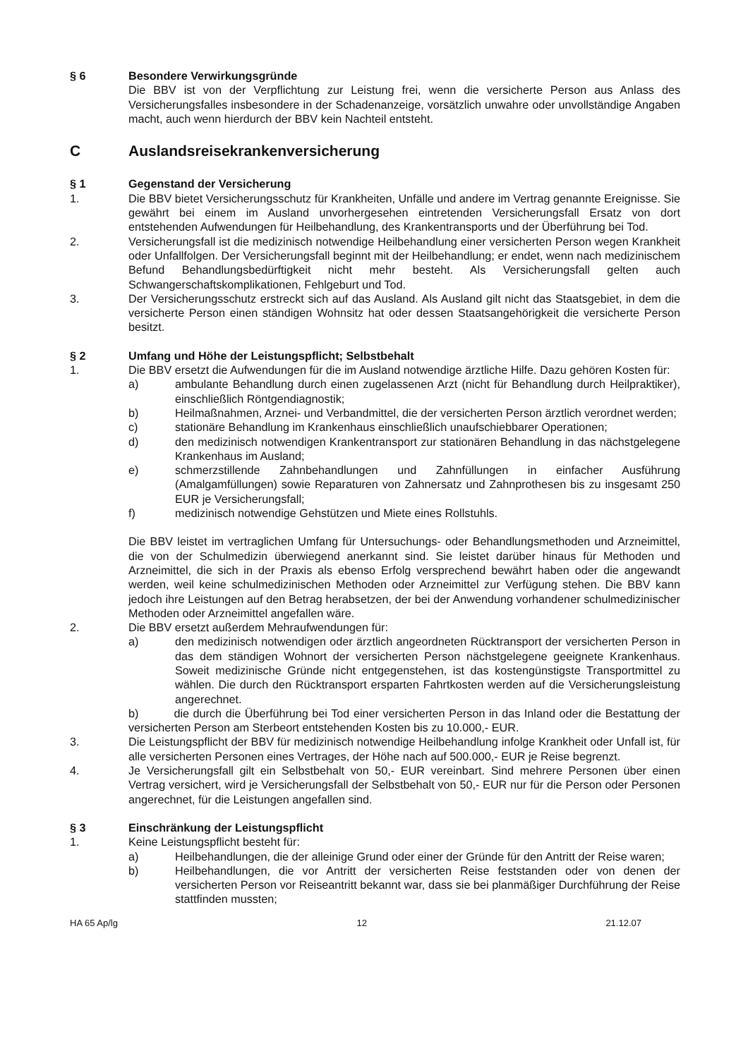§ 6 Besondere Verwirkungsgründe
Die BBV ist von der Verpflichtung zur Leistung frei, wenn die versicherte Person aus Anlass des Versicherungsfalles insbesondere in der Schadenanzeige, vorsätzlich unwahre oder unvollständige Angaben macht, auch wenn hierdurch der BBV kein Nachteil entsteht.
C Auslandsreisekrankenversicherung
§ 1 Gegenstand der Versicherung
1. Die BBV bietet Versicherungsschutz für Krankheiten, Unfälle und andere im Vertrag genannte Ereignisse. Sie gewährt bei einem im Ausland unvorhergesehen eintretenden Versicherungsfall Ersatz von dort entstehenden Aufwendungen für Heilbehandlung, des Krankentransports und der Überführung bei Tod.
2. Versicherungsfall ist die medizinisch notwendige Heilbehandlung einer versicherten Person wegen Krankheit oder Unfallfolgen. Der Versicherungsfall beginnt mit der Heilbehandlung; er endet, wenn nach medizinischem Befund Behandlungsbedürftigkeit nicht mehr besteht. Als Versicherungsfall gelten auch Schwangerschaftskomplikationen, Fehlgeburt und Tod.
3. Der Versicherungsschutz erstreckt sich auf das Ausland. Als Ausland gilt nicht das Staatsgebiet, in dem die versicherte Person einen ständigen Wohnsitz hat oder dessen Staatsangehörigkeit die versicherte Person besitzt.
§ 2 Umfang und Höhe der Leistungspflicht; Selbstbehalt
1. Die BBV ersetzt die Aufwendungen für die im Ausland notwendige ärztliche Hilfe. Dazu gehören Kosten für:
a) ambulante Behandlung durch einen zugelassenen Arzt (nicht für Behandlung durch Heilpraktiker), einschließlich Röntgendiagnostik;
b) Heilmaßnahmen, Arznei- und Verbandmittel, die der versicherten Person ärztlich verordnet werden;
c) stationäre Behandlung im Krankenhaus einschließlich unaufschiebbarer Operationen;
d) den medizinisch notwendigen Krankentransport zur stationären Behandlung in das nächstgelegene Krankenhaus im Ausland;
e) schmerzstillende Zahnbehandlungen und Zahnfüllungen in einfacher Ausführung (Amalgamfüllungen) sowie Reparaturen von Zahnersatz und Zahnprothesen bis zu insgesamt 250 EUR je Versicherungsfall;
f) medizinisch notwendige Gehstützen und Miete eines Rollstuhls.
Die BBV leistet im vertraglichen Umfang für Untersuchungs- oder Behandlungsmethoden und Arzneimittel, die von der Schulmedizin überwiegend anerkannt sind. Sie leistet darüber hinaus für Methoden und Arzneimittel, die sich in der Praxis als ebenso Erfolg versprechend bewährt haben oder die angewandt werden, weil keine schulmedizinischen Methoden oder Arzneimittel zur Verfügung stehen. Die BBV kann jedoch ihre Leistungen auf den Betrag herabsetzen, der bei der Anwendung vorhandener schulmedizinischer Methoden oder Arzneimittel angefallen wäre.
2. Die BBV ersetzt außerdem Mehraufwendungen für:
a) den medizinisch notwendigen oder ärztlich angeordneten Rücktransport der versicherten Person in das dem ständigen Wohnort der versicherten Person nächstgelegene geeignete Krankenhaus. Soweit medizinische Gründe nicht entgegenstehen, ist das kostengünstigste Transportmittel zu wählen. Die durch den Rücktransport ersparten Fahrtkosten werden auf die Versicherungsleistung angerechnet.
b) die durch die Überführung bei Tod einer versicherten Person in das Inland oder die Bestattung der versicherten Person am Sterbeort entstehenden Kosten bis zu 10.000,- EUR.
3. Die Leistungspflicht der BBV für medizinisch notwendige Heilbehandlung infolge Krankheit oder Unfall ist, für alle versicherten Personen eines Vertrages, der Höhe nach auf 500.000,- EUR je Reise begrenzt.
4. Je Versicherungsfall gilt ein Selbstbehalt von 50,- EUR vereinbart. Sind mehrere Personen über einen Vertrag versichert, wird je Versicherungsfall der Selbstbehalt von 50,- EUR nur für die Person oder Personen angerechnet, für die Leistungen angefallen sind.
§ 3 Einschränkung der Leistungspflicht
1. Keine Leistungspflicht besteht für:
a) Heilbehandlungen, die der alleinige Grund oder einer der Gründe für den Antritt der Reise waren;
b) Heilbehandlungen, die vor Antritt der versicherten Reise feststanden oder von denen der versicherten Person vor Reiseantritt bekannt war, dass sie bei planmäßiger Durchführung der Reise stattfinden mussten;
HA 65 Ap/lg 12 21.12.07